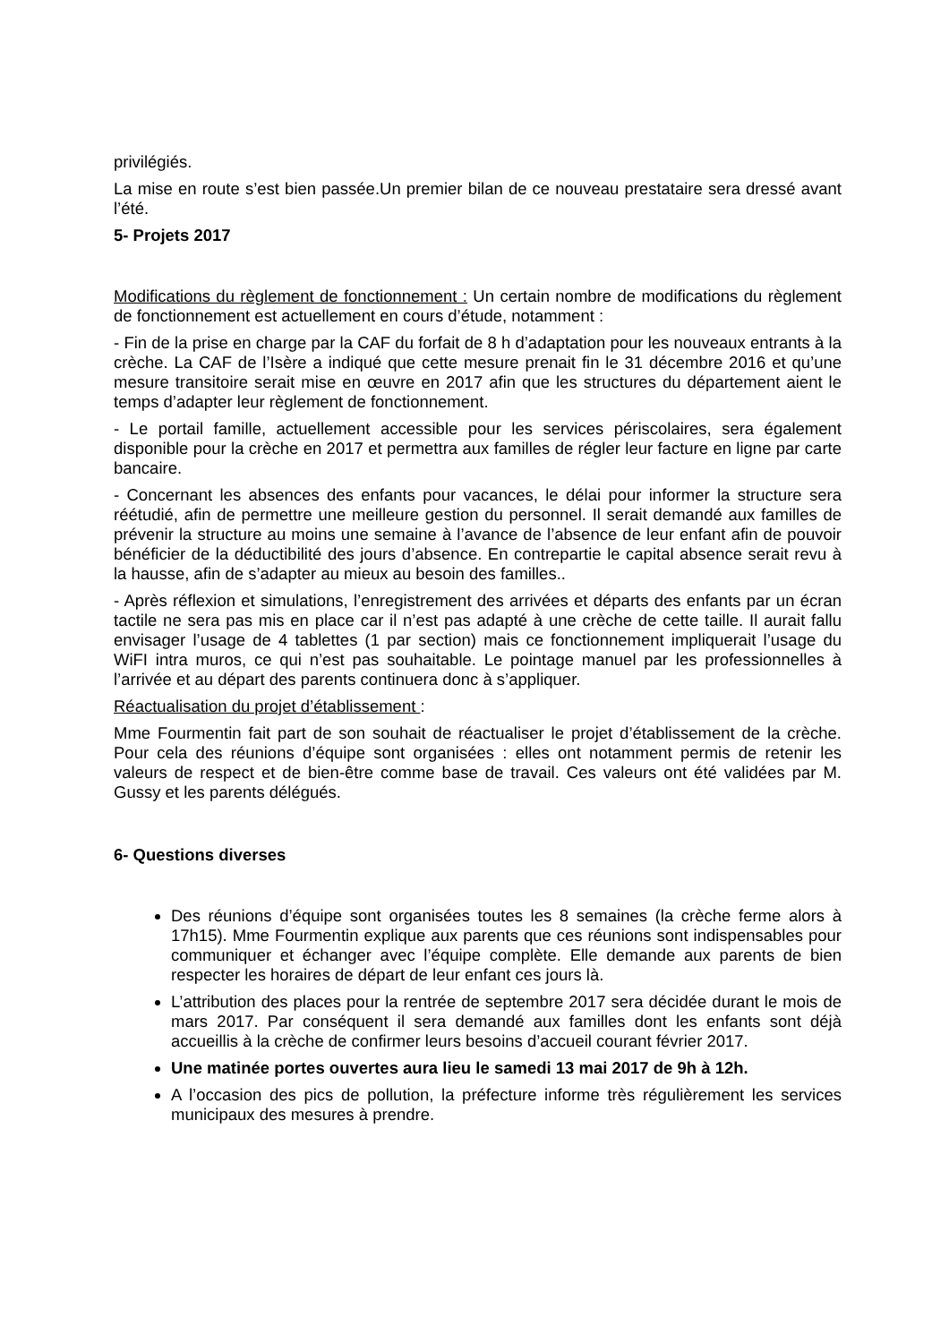privilégiés.
La mise en route s’est bien passée.Un premier bilan de ce nouveau prestataire sera dressé avant l’été.
5- Projets 2017
Modifications du règlement de fonctionnement : Un certain nombre de modifications du règlement de fonctionnement est actuellement en cours d’étude, notamment :
- Fin de la prise en charge par la CAF du forfait de 8 h d’adaptation pour les nouveaux entrants à la crèche. La CAF de l’Isère a indiqué que cette mesure prenait fin le 31 décembre 2016 et qu’une mesure transitoire serait mise en œuvre en 2017 afin que les structures du département aient le temps d’adapter leur règlement de fonctionnement.
- Le portail famille, actuellement accessible pour les services périscolaires, sera également disponible pour la crèche en 2017 et permettra aux familles de régler leur facture en ligne par carte bancaire.
- Concernant les absences des enfants pour vacances, le délai pour informer la structure sera réétudié, afin de permettre une meilleure gestion du personnel. Il serait demandé aux familles de prévenir la structure au moins une semaine à l’avance de l’absence de leur enfant afin de pouvoir bénéficier de la déductibilité des jours d’absence. En contrepartie le capital absence serait revu à la hausse, afin de s’adapter au mieux au besoin des familles..
- Après réflexion et simulations, l’enregistrement des arrivées et départs des enfants par un écran tactile ne sera pas mis en place car il n’est pas adapté à une crèche de cette taille. Il aurait fallu envisager l’usage de 4 tablettes (1 par section) mais ce fonctionnement impliquerait l’usage du WiFI intra muros, ce qui n’est pas souhaitable. Le pointage manuel par les professionnelles à l’arrivée et au départ des parents continuera donc à s’appliquer.
Réactualisation du projet d’établissement :
Mme Fourmentin fait part de son souhait de réactualiser le projet d’établissement de la crèche. Pour cela des réunions d’équipe sont organisées : elles ont notamment permis de retenir les valeurs de respect et de bien-être comme base de travail. Ces valeurs ont été validées par M. Gussy et les parents délégués.
6- Questions diverses
Des réunions d’équipe sont organisées toutes les 8 semaines (la crèche ferme alors à 17h15). Mme Fourmentin explique aux parents que ces réunions sont indispensables pour communiquer et échanger avec l’équipe complète. Elle demande aux parents de bien respecter les horaires de départ de leur enfant ces jours là.
L’attribution des places pour la rentrée de septembre 2017 sera décidée durant le mois de mars 2017. Par conséquent il sera demandé aux familles dont les enfants sont déjà accueillis à la crèche de confirmer leurs besoins d’accueil courant février 2017.
Une matinée portes ouvertes aura lieu le samedi 13 mai 2017 de 9h à 12h.
A l’occasion des pics de pollution, la préfecture informe très régulièrement les services municipaux des mesures à prendre.